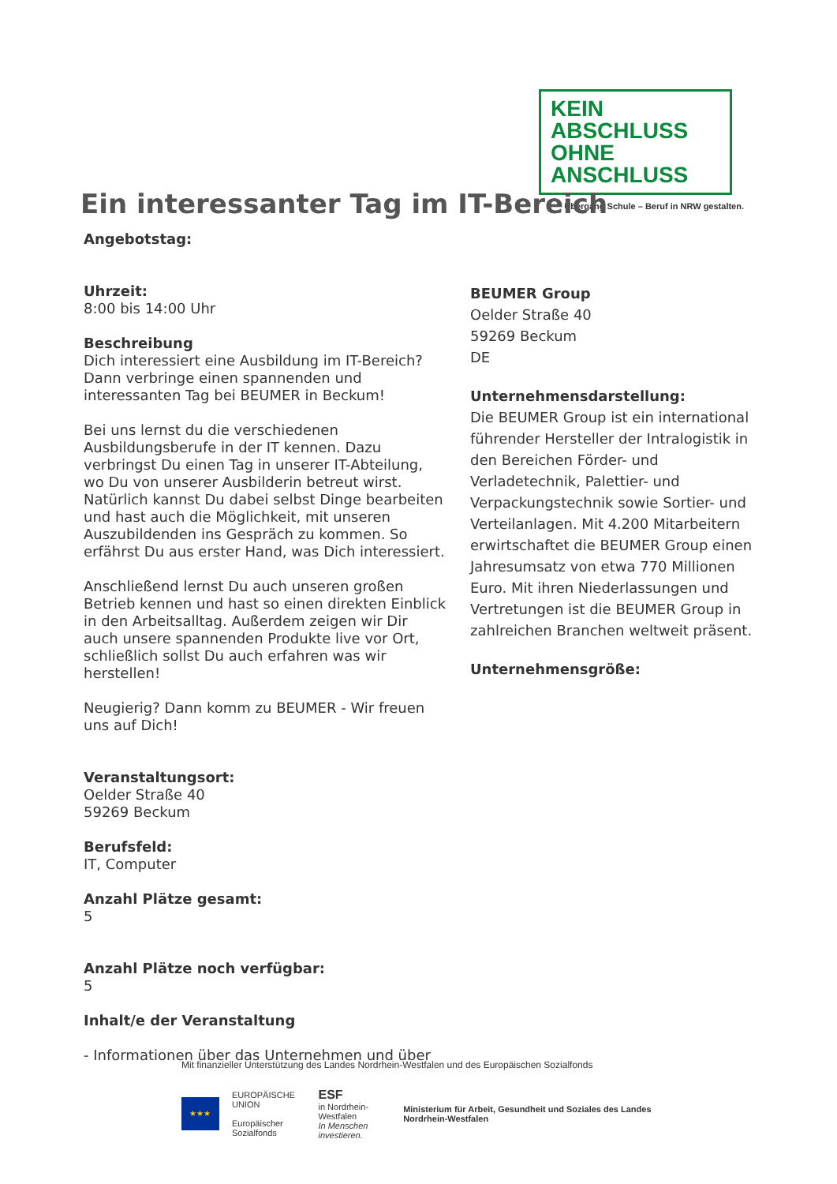KEIN ABSCHLUSS
OHNE ANSCHLUSS
Übergang Schule – Beruf in NRW gestalten.
Ein interessanter Tag im IT-Bereich
Angebotstag:
Uhrzeit:
8:00 bis 14:00 Uhr
Beschreibung
Dich interessiert eine Ausbildung im IT-Bereich? Dann verbringe einen spannenden und interessanten Tag bei BEUMER in Beckum!
Bei uns lernst du die verschiedenen Ausbildungsberufe in der IT kennen. Dazu verbringst Du einen Tag in unserer IT-Abteilung, wo Du von unserer Ausbilderin betreut wirst. Natürlich kannst Du dabei selbst Dinge bearbeiten und hast auch die Möglichkeit, mit unseren Auszubildenden ins Gespräch zu kommen. So erfährst Du aus erster Hand, was Dich interessiert.
Anschließend lernst Du auch unseren großen Betrieb kennen und hast so einen direkten Einblick in den Arbeitsalltag. Außerdem zeigen wir Dir auch unsere spannenden Produkte live vor Ort, schließlich sollst Du auch erfahren was wir herstellen!
Neugierig? Dann komm zu BEUMER - Wir freuen uns auf Dich!
Veranstaltungsort:
Oelder Straße 40
59269 Beckum
Berufsfeld:
IT, Computer
Anzahl Plätze gesamt:
5
Anzahl Plätze noch verfügbar:
5
Inhalt/e der Veranstaltung
- Informationen über das Unternehmen und über
BEUMER Group
Oelder Straße 40
59269 Beckum
DE
Unternehmensdarstellung:
Die BEUMER Group ist ein international führender Hersteller der Intralogistik in den Bereichen Förder- und Verladetechnik, Palettier- und Verpackungstechnik sowie Sortier- und Verteilanlagen. Mit 4.200 Mitarbeitern erwirtschaftet die BEUMER Group einen Jahresumsatz von etwa 770 Millionen Euro. Mit ihren Niederlassungen und Vertretungen ist die BEUMER Group in zahlreichen Branchen weltweit präsent.
Unternehmensgröße:
Mit finanzieller Unterstützung des Landes Nordrhein-Westfalen und des Europäischen Sozialfonds
★★★
EUROPÄISCHE UNION
Europäischer Sozialfonds
ESF
in Nordrhein-Westfalen
In Menschen investieren.
Ministerium für Arbeit, Gesundheit und Soziales des Landes Nordrhein-Westfalen